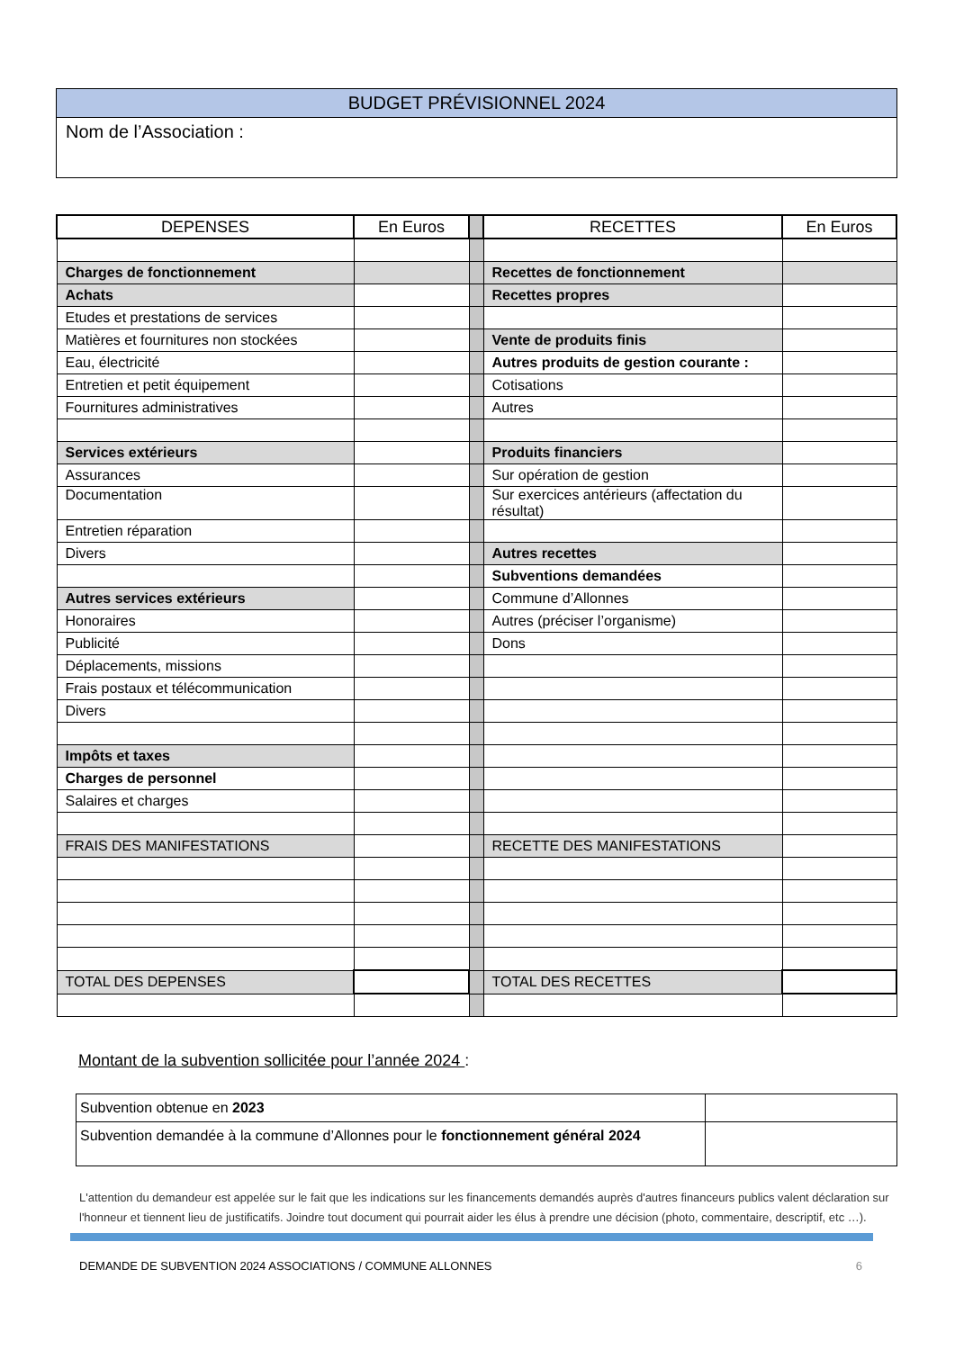BUDGET PRÉVISIONNEL 2024
Nom de l’Association :
| DEPENSES | En Euros | | RECETTES | En Euros |
| --- | --- | --- | --- | --- |
| Charges de fonctionnement | | | Recettes de fonctionnement | |
| Achats | | | Recettes propres | |
| Etudes et prestations de services | | | | |
| Matières et fournitures non stockées | | | Vente de produits finis | |
| Eau, électricité | | | Autres produits de gestion courante : | |
| Entretien et petit équipement | | | Cotisations | |
| Fournitures administratives | | | Autres | |
| Services extérieurs | | | Produits financiers | |
| Assurances | | | Sur opération de gestion | |
| Documentation | | | Sur exercices antérieurs (affectation du résultat) | |
| Entretien réparation | | | | |
| Divers | | | Autres recettes | |
| | | | Subventions demandées | |
| Autres services extérieurs | | | Commune d’Allonnes | |
| Honoraires | | | Autres (préciser l’organisme) | |
| Publicité | | | Dons | |
| Déplacements, missions | | | | |
| Frais postaux et télécommunication | | | | |
| Divers | | | | |
| Impôts et taxes | | | | |
| Charges de personnel | | | | |
| Salaires et charges | | | | |
| FRAIS DES MANIFESTATIONS | | | RECETTE DES MANIFESTATIONS | |
| TOTAL DES DEPENSES | | | TOTAL DES RECETTES | |
Montant de la subvention sollicitée pour l’année 2024 :
| Subvention obtenue en 2023 | |
| Subvention demandée à la commune d’Allonnes pour le fonctionnement général 2024 | |
L'attention du demandeur est appelée sur le fait que les indications sur les financements demandés auprès d'autres financeurs publics valent déclaration sur l'honneur et tiennent lieu de justificatifs. Joindre tout document qui pourrait aider les élus à prendre une décision (photo, commentaire, descriptif, etc …).
DEMANDE DE SUBVENTION 2024 ASSOCIATIONS / COMMUNE ALLONNES 6